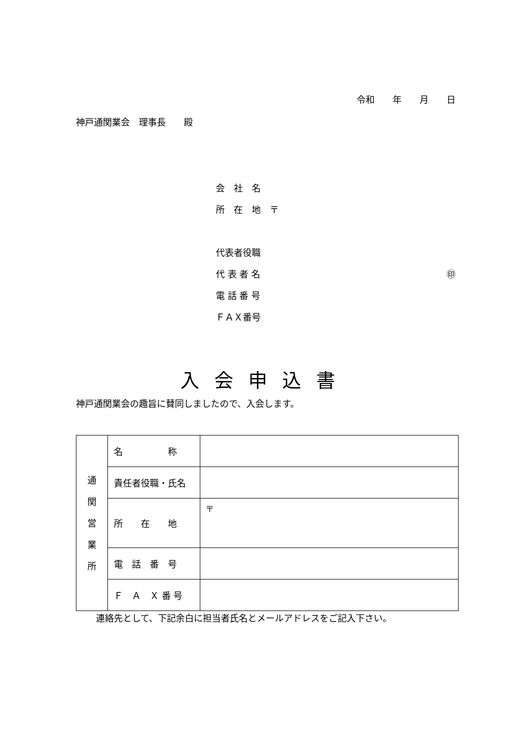令和　　年　　月　　日
神戸通関業会　理事長　　殿
会　社　名
所　在　地　〒
代表者役職
代 表 者 名 ㊞
電 話 番 号
ＦＡＸ番号
入会申込書
神戸通関業会の趣旨に賛同しましたので、入会します。
| 通 関 営 業 所 | 名 称 | |
| | 責任者役職・氏名 | |
| | 所 在 地 | 〒 |
| | 電 話 番 号 | |
| | Ｆ Ａ Ｘ 番 号 | |
連絡先として、下記余白に担当者氏名とメールアドレスをご記入下さい。